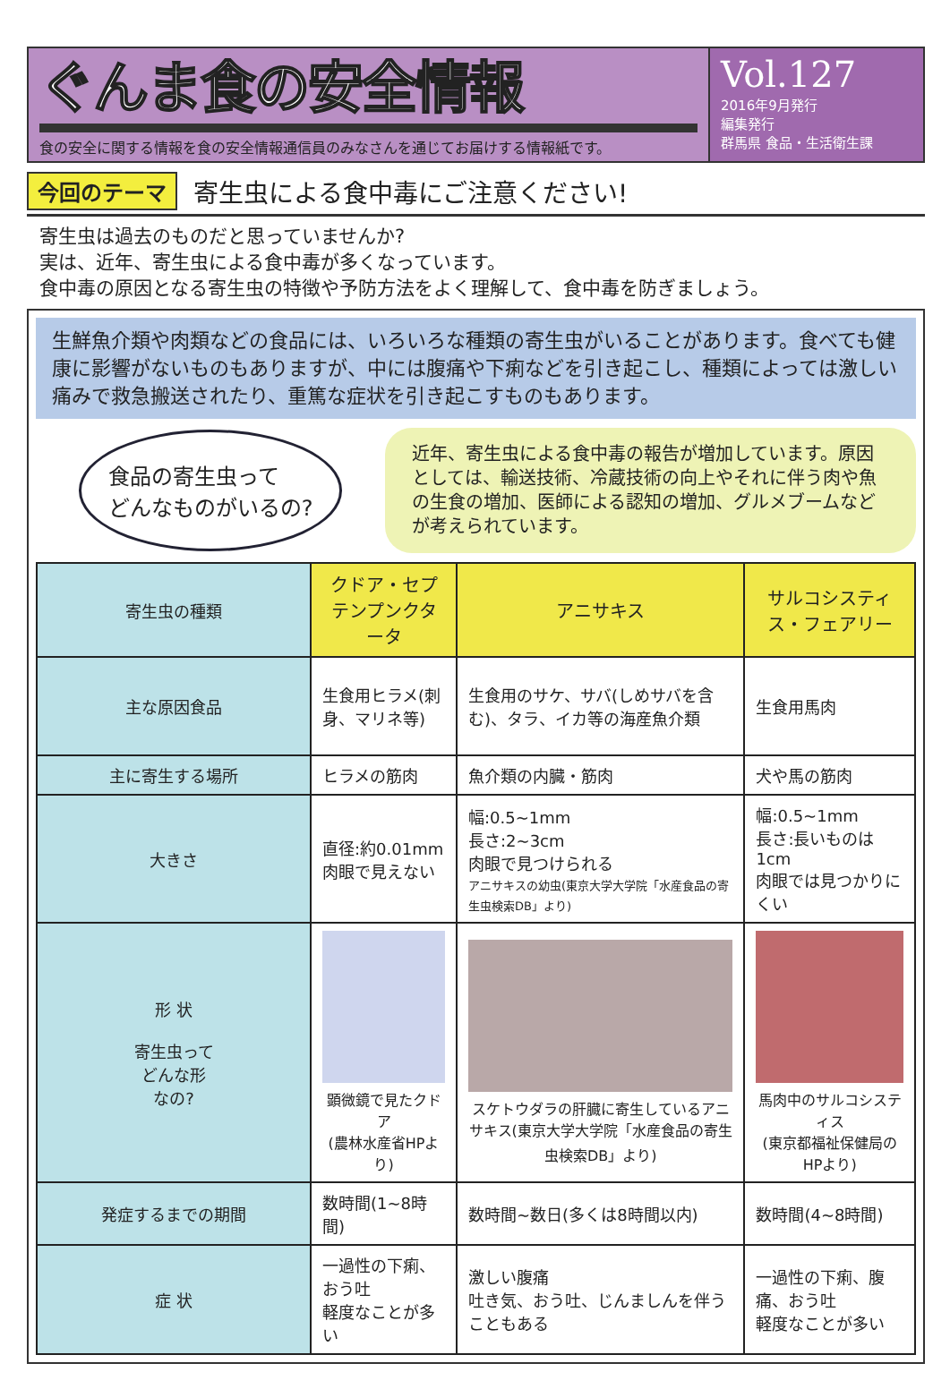ぐんま食の安全情報
食の安全に関する情報を食の安全情報通信員のみなさんを通じてお届けする情報紙です。
Vol.127
2016年9月発行
編集発行
群馬県 食品・生活衛生課
今回のテーマ
寄生虫による食中毒にご注意ください!
寄生虫は過去のものだと思っていませんか?
実は、近年、寄生虫による食中毒が多くなっています。
食中毒の原因となる寄生虫の特徴や予防方法をよく理解して、食中毒を防ぎましょう。
生鮮魚介類や肉類などの食品には、いろいろな種類の寄生虫がいることがあります。食べても健康に影響がないものもありますが、中には腹痛や下痢などを引き起こし、種類によっては激しい痛みで救急搬送されたり、重篤な症状を引き起こすものもあります。
食品の寄生虫って
どんなものがいるの?
近年、寄生虫による食中毒の報告が増加しています。原因としては、輸送技術、冷蔵技術の向上やそれに伴う肉や魚の生食の増加、医師による認知の増加、グルメブームなどが考えられています。
| 寄生虫の種類 | クドア・セプテンプンクタータ | アニサキス | サルコシスティス・フェアリー |
| --- | --- | --- | --- |
| 主な原因食品 | 生食用ヒラメ(刺身、マリネ等) | 生食用のサケ、サバ(しめサバを含む)、タラ、イカ等の海産魚介類 | 生食用馬肉 |
| 主に寄生する場所 | ヒラメの筋肉 | 魚介類の内臓・筋肉 | 犬や馬の筋肉 |
| 大きさ | 直径:約0.01mm 肉眼で見えない | 幅:0.5~1mm 長さ:2~3cm 肉眼で見つけられる アニサキスの幼虫(東京大学大学院「水産食品の寄生虫検索DB」より) | 幅:0.5~1mm 長さ:長いものは1cm 肉眼では見つかりにくい |
| 形 状 寄生虫って どんな形 なの? | 顕微鏡で見たクドア (農林水産省HPより) | スケトウダラの肝臓に寄生しているアニサキス(東京大学大学院「水産食品の寄生虫検索DB」より) | 馬肉中のサルコシスティス (東京都福祉保健局のHPより) |
| 発症するまでの期間 | 数時間(1~8時間) | 数時間~数日(多くは8時間以内) | 数時間(4~8時間) |
| 症 状 | 一過性の下痢、おう吐 軽度なことが多い | 激しい腹痛 吐き気、おう吐、じんましんを伴うこともある | 一過性の下痢、腹痛、おう吐 軽度なことが多い |